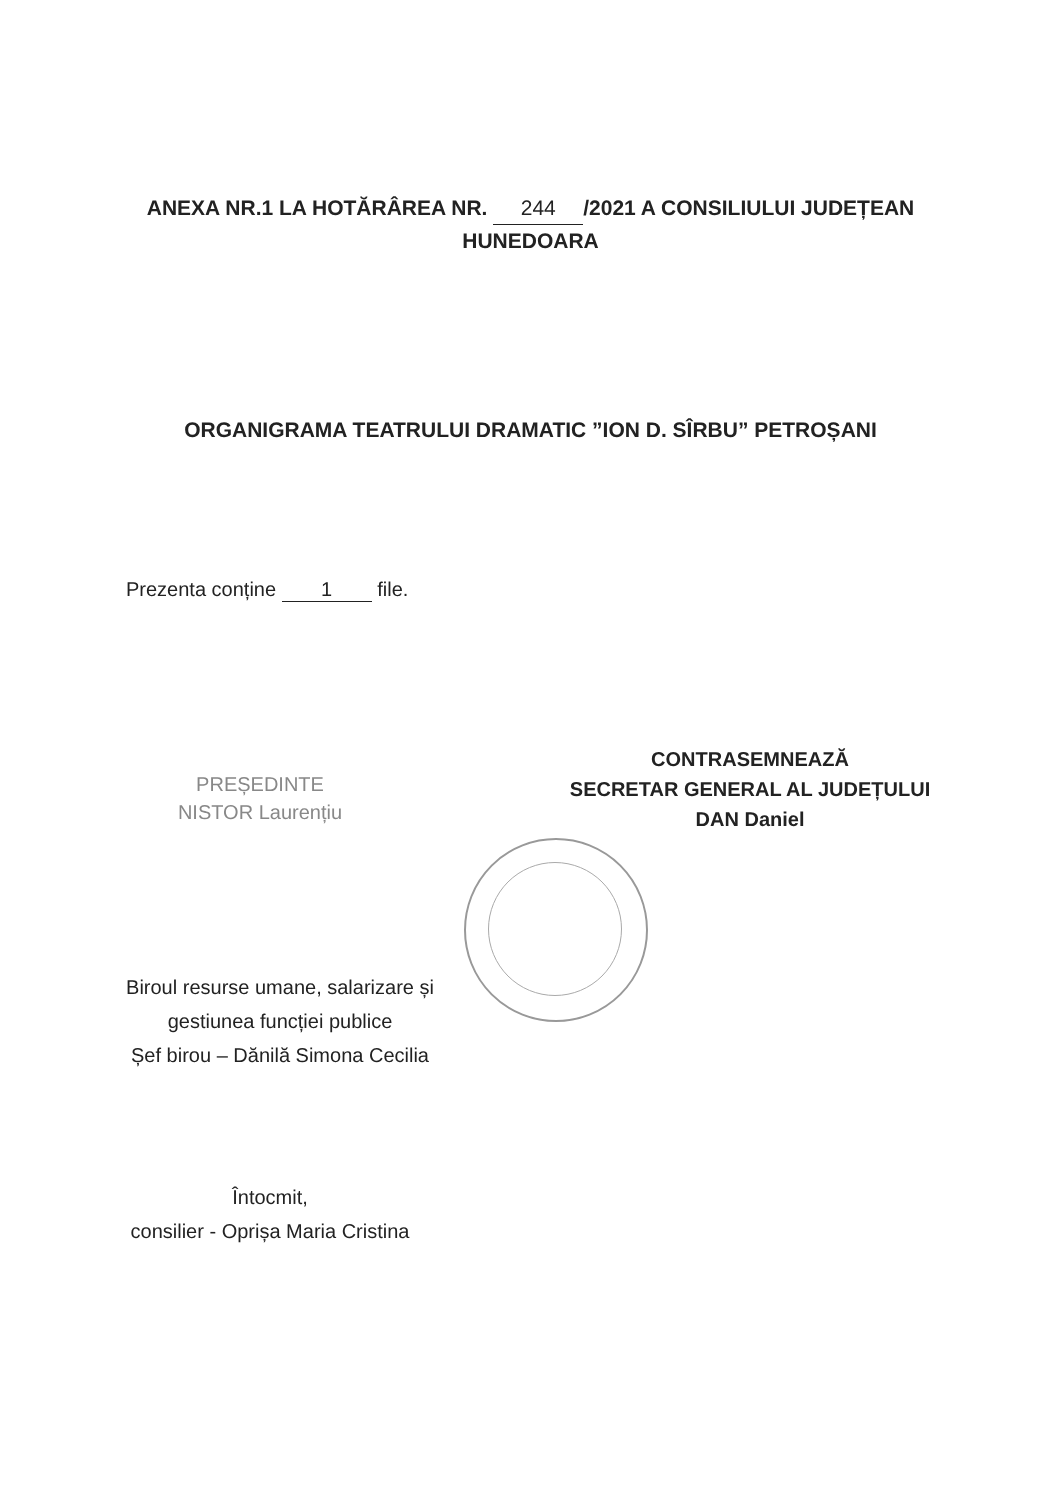ANEXA NR.1 LA HOTĂRÂREA NR. 244 /2021 A CONSILIULUI JUDEȚEAN
HUNEDOARA
ORGANIGRAMA TEATRULUI DRAMATIC ”ION D. SÎRBU” PETROȘANI
Prezenta conține 1 file.
PREȘEDINTE
NISTOR Laurențiu
CONTRASEMNEAZĂ
SECRETAR GENERAL AL JUDEȚULUI
DAN Daniel
Biroul resurse umane, salarizare și gestiunea funcției publice
Șef birou – Dănilă Simona Cecilia
Întocmit,
consilier - Oprișa Maria Cristina